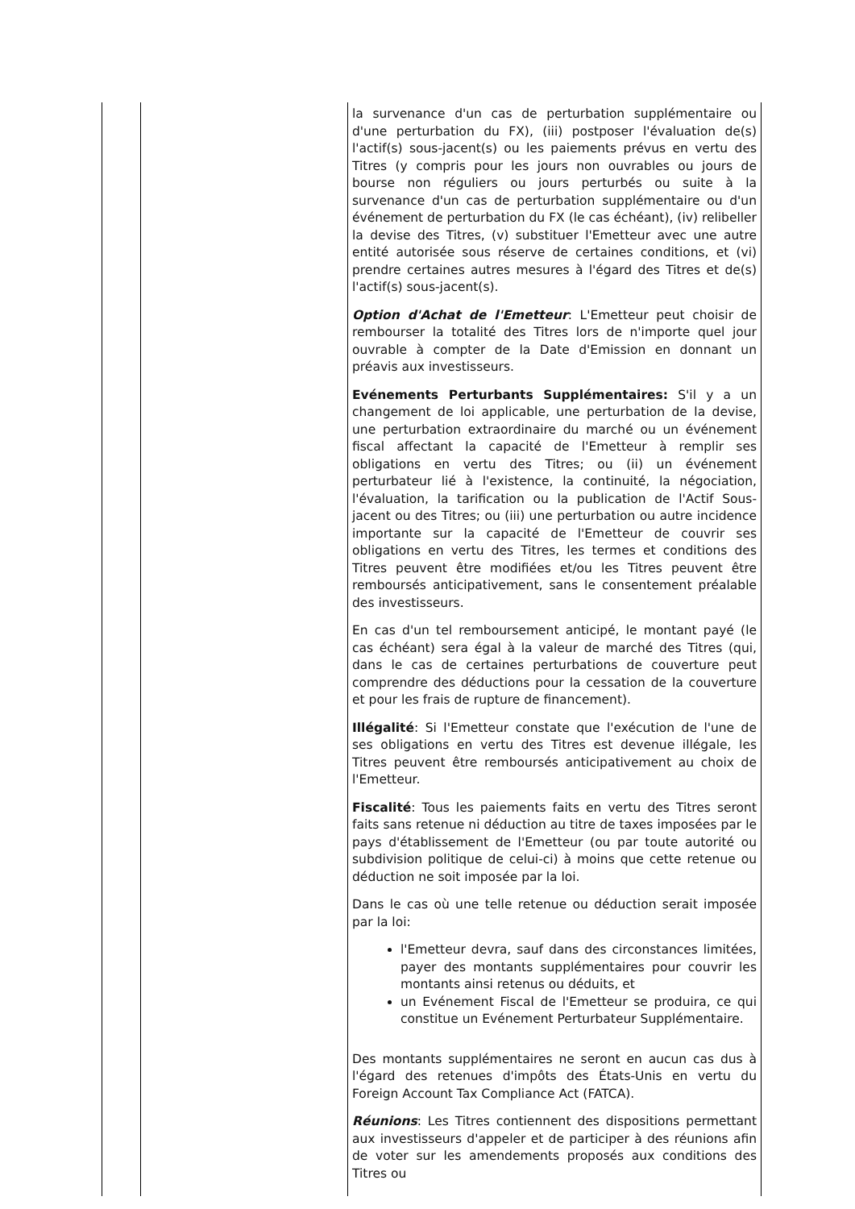| | | la survenance d'un cas de perturbation supplémentaire ou d'une perturbation du FX), (iii) postposer l'évaluation de(s) l'actif(s) sous-jacent(s) ou les paiements prévus en vertu des Titres (y compris pour les jours non ouvrables ou jours de bourse non réguliers ou jours perturbés ou suite à la survenance d'un cas de perturbation supplémentaire ou d'un événement de perturbation du FX (le cas échéant), (iv) relibeller la devise des Titres, (v) substituer l'Emetteur avec une autre entité autorisée sous réserve de certaines conditions, et (vi) prendre certaines autres mesures à l'égard des Titres et de(s) l'actif(s) sous-jacent(s). Option d'Achat de l'Emetteur : L'Emetteur peut choisir de rembourser la totalité des Titres lors de n'importe quel jour ouvrable à compter de la Date d'Emission en donnant un préavis aux investisseurs. Evénements Perturbants Supplémentaires: S'il y a un changement de loi applicable, une perturbation de la devise, une perturbation extraordinaire du marché ou un événement fiscal affectant la capacité de l'Emetteur à remplir ses obligations en vertu des Titres; ou (ii) un événement perturbateur lié à l'existence, la continuité, la négociation, l'évaluation, la tarification ou la publication de l'Actif Sous-jacent ou des Titres; ou (iii) une perturbation ou autre incidence importante sur la capacité de l'Emetteur de couvrir ses obligations en vertu des Titres, les termes et conditions des Titres peuvent être modifiées et/ou les Titres peuvent être remboursés anticipativement, sans le consentement préalable des investisseurs. En cas d'un tel remboursement anticipé, le montant payé (le cas échéant) sera égal à la valeur de marché des Titres (qui, dans le cas de certaines perturbations de couverture peut comprendre des déductions pour la cessation de la couverture et pour les frais de rupture de financement). Illégalité : Si l'Emetteur constate que l'exécution de l'une de ses obligations en vertu des Titres est devenue illégale, les Titres peuvent être remboursés anticipativement au choix de l'Emetteur. Fiscalité : Tous les paiements faits en vertu des Titres seront faits sans retenue ni déduction au titre de taxes imposées par le pays d'établissement de l'Emetteur (ou par toute autorité ou subdivision politique de celui-ci) à moins que cette retenue ou déduction ne soit imposée par la loi. Dans le cas où une telle retenue ou déduction serait imposée par la loi: l'Emetteur devra, sauf dans des circonstances limitées, payer des montants supplémentaires pour couvrir les montants ainsi retenus ou déduits, et un Evénement Fiscal de l'Emetteur se produira, ce qui constitue un Evénement Perturbateur Supplémentaire. Des montants supplémentaires ne seront en aucun cas dus à l'égard des retenues d'impôts des États-Unis en vertu du Foreign Account Tax Compliance Act (FATCA). Réunions : Les Titres contiennent des dispositions permettant aux investisseurs d'appeler et de participer à des réunions afin de voter sur les amendements proposés aux conditions des Titres ou |